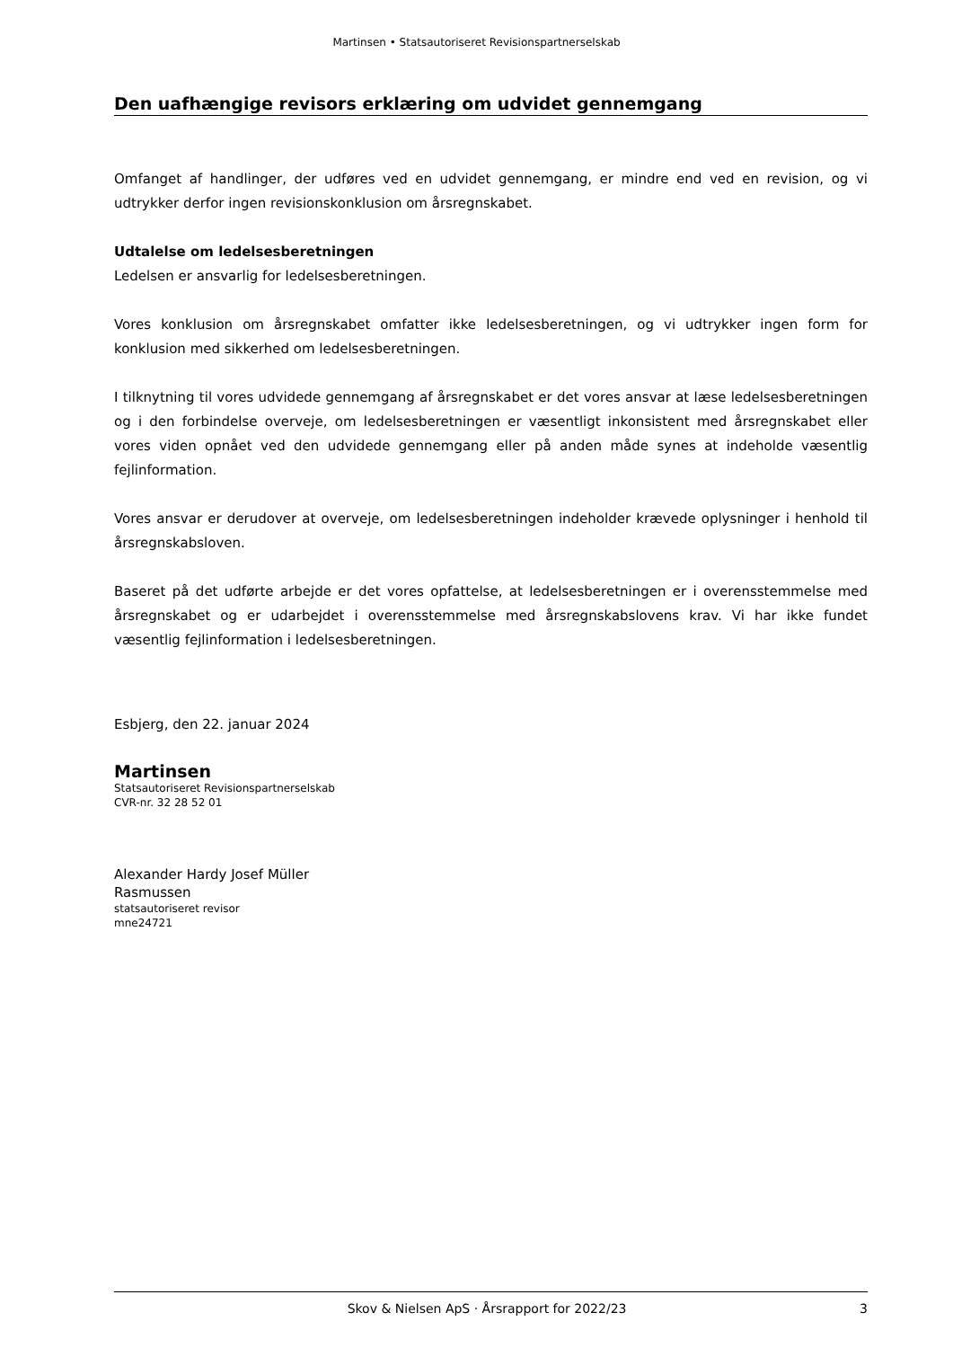Martinsen • Statsautoriseret Revisionspartnerselskab
Den uafhængige revisors erklæring om udvidet gennemgang
Omfanget af handlinger, der udføres ved en udvidet gennemgang, er mindre end ved en revision, og vi udtrykker derfor ingen revisionskonklusion om årsregnskabet.
Udtalelse om ledelsesberetningen
Ledelsen er ansvarlig for ledelsesberetningen.
Vores konklusion om årsregnskabet omfatter ikke ledelsesberetningen, og vi udtrykker ingen form for konklusion med sikkerhed om ledelsesberetningen.
I tilknytning til vores udvidede gennemgang af årsregnskabet er det vores ansvar at læse ledelsesberetningen og i den forbindelse overveje, om ledelsesberetningen er væsentligt inkonsistent med årsregnskabet eller vores viden opnået ved den udvidede gennemgang eller på anden måde synes at indeholde væsentlig fejlinformation.
Vores ansvar er derudover at overveje, om ledelsesberetningen indeholder krævede oplysninger i henhold til årsregnskabsloven.
Baseret på det udførte arbejde er det vores opfattelse, at ledelsesberetningen er i overensstemmelse med årsregnskabet og er udarbejdet i overensstemmelse med årsregnskabslovens krav. Vi har ikke fundet væsentlig fejlinformation i ledelsesberetningen.
Esbjerg, den 22. januar 2024
Martinsen
Statsautoriseret Revisionspartnerselskab
CVR-nr. 32 28 52 01
Alexander Hardy Josef Müller
Rasmussen
statsautoriseret revisor
mne24721
Skov & Nielsen ApS · Årsrapport for 2022/23 3